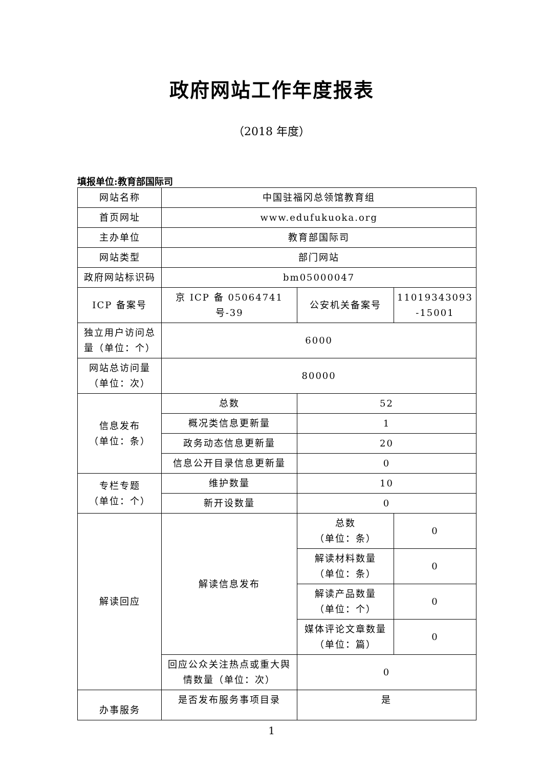政府网站工作年度报表
（2018 年度）
填报单位:教育部国际司
| 网站名称 | 中国驻福冈总领馆教育组 | | |
| 首页网址 | www.edufukuoka.org | | |
| 主办单位 | 教育部国际司 | | |
| 网站类型 | 部门网站 | | |
| 政府网站标识码 | bm05000047 | | |
| ICP 备案号 | 京 ICP 备 05064741 号-39 | 公安机关备案号 | 11019343093 -15001 |
| 独立用户访问总量（单位：个） | 6000 | | |
| 网站总访问量（单位：次） | 80000 | | |
| 信息发布 （单位：条） | 总数 | 52 | |
| | 概况类信息更新量 | 1 | |
| | 政务动态信息更新量 | 20 | |
| | 信息公开目录信息更新量 | 0 | |
| 专栏专题 （单位：个） | 维护数量 | 10 | |
| | 新开设数量 | 0 | |
| 解读回应 | 解读信息发布 | 总数 （单位：条） | 0 |
| | | 解读材料数量 （单位：条） | 0 |
| | | 解读产品数量 （单位：个） | 0 |
| | | 媒体评论文章数量 （单位：篇） | 0 |
| | 回应公众关注热点或重大舆情数量（单位：次） | 0 | |
| 办事服务 | 是否发布服务事项目录 | 是 | |
1